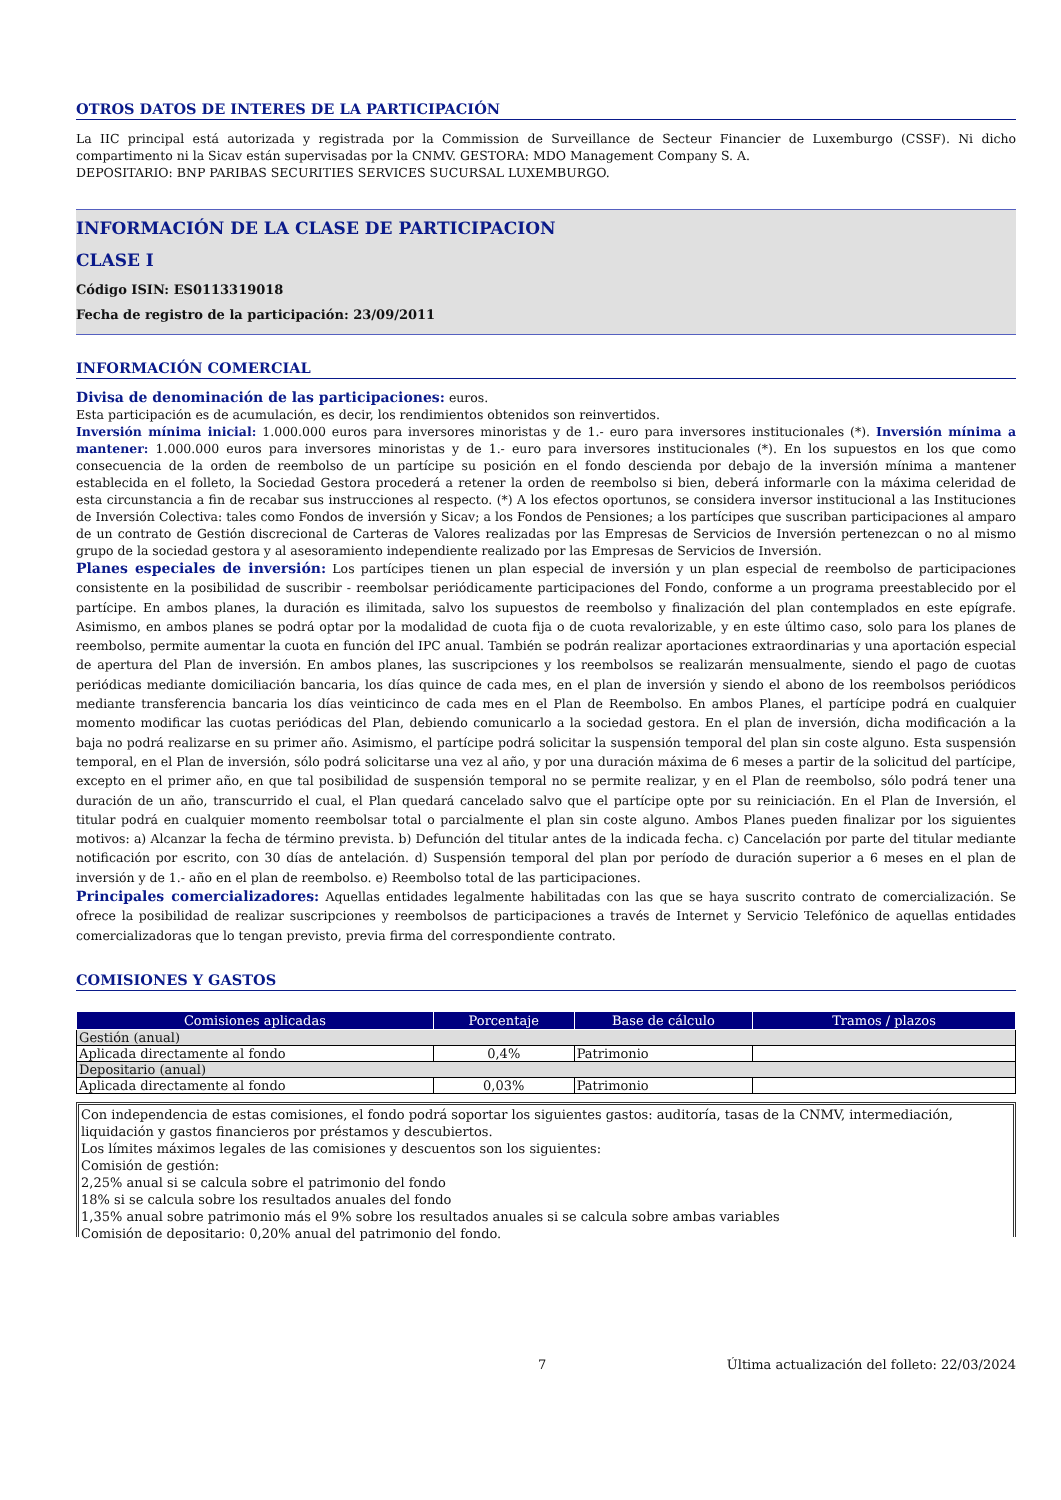OTROS DATOS DE INTERES DE LA PARTICIPACIÓN
La IIC principal está autorizada y registrada por la Commission de Surveillance de Secteur Financier de Luxemburgo (CSSF). Ni dicho compartimento ni la Sicav están supervisadas por la CNMV. GESTORA: MDO Management Company S. A.
DEPOSITARIO: BNP PARIBAS SECURITIES SERVICES SUCURSAL LUXEMBURGO.
INFORMACIÓN DE LA CLASE DE PARTICIPACION
CLASE I
Código ISIN: ES0113319018
Fecha de registro de la participación: 23/09/2011
INFORMACIÓN COMERCIAL
Divisa de denominación de las participaciones: euros.
Esta participación es de acumulación, es decir, los rendimientos obtenidos son reinvertidos.
Inversión mínima inicial: 1.000.000 euros para inversores minoristas y de 1.- euro para inversores institucionales (*). Inversión mínima a mantener: 1.000.000 euros para inversores minoristas y de 1.- euro para inversores institucionales (*). En los supuestos en los que como consecuencia de la orden de reembolso de un partícipe su posición en el fondo descienda por debajo de la inversión mínima a mantener establecida en el folleto, la Sociedad Gestora procederá a retener la orden de reembolso si bien, deberá informarle con la máxima celeridad de esta circunstancia a fin de recabar sus instrucciones al respecto. (*) A los efectos oportunos, se considera inversor institucional a las Instituciones de Inversión Colectiva: tales como Fondos de inversión y Sicav; a los Fondos de Pensiones; a los partícipes que suscriban participaciones al amparo de un contrato de Gestión discrecional de Carteras de Valores realizadas por las Empresas de Servicios de Inversión pertenezcan o no al mismo grupo de la sociedad gestora y al asesoramiento independiente realizado por las Empresas de Servicios de Inversión.
Planes especiales de inversión: Los partícipes tienen un plan especial de inversión y un plan especial de reembolso de participaciones consistente en la posibilidad de suscribir - reembolsar periódicamente participaciones del Fondo, conforme a un programa preestablecido por el partícipe. En ambos planes, la duración es ilimitada, salvo los supuestos de reembolso y finalización del plan contemplados en este epígrafe. Asimismo, en ambos planes se podrá optar por la modalidad de cuota fija o de cuota revalorizable, y en este último caso, solo para los planes de reembolso, permite aumentar la cuota en función del IPC anual. También se podrán realizar aportaciones extraordinarias y una aportación especial de apertura del Plan de inversión. En ambos planes, las suscripciones y los reembolsos se realizarán mensualmente, siendo el pago de cuotas periódicas mediante domiciliación bancaria, los días quince de cada mes, en el plan de inversión y siendo el abono de los reembolsos periódicos mediante transferencia bancaria los días veinticinco de cada mes en el Plan de Reembolso. En ambos Planes, el partícipe podrá en cualquier momento modificar las cuotas periódicas del Plan, debiendo comunicarlo a la sociedad gestora. En el plan de inversión, dicha modificación a la baja no podrá realizarse en su primer año. Asimismo, el partícipe podrá solicitar la suspensión temporal del plan sin coste alguno. Esta suspensión temporal, en el Plan de inversión, sólo podrá solicitarse una vez al año, y por una duración máxima de 6 meses a partir de la solicitud del partícipe, excepto en el primer año, en que tal posibilidad de suspensión temporal no se permite realizar, y en el Plan de reembolso, sólo podrá tener una duración de un año, transcurrido el cual, el Plan quedará cancelado salvo que el partícipe opte por su reiniciación. En el Plan de Inversión, el titular podrá en cualquier momento reembolsar total o parcialmente el plan sin coste alguno. Ambos Planes pueden finalizar por los siguientes motivos: a) Alcanzar la fecha de término prevista. b) Defunción del titular antes de la indicada fecha. c) Cancelación por parte del titular mediante notificación por escrito, con 30 días de antelación. d) Suspensión temporal del plan por período de duración superior a 6 meses en el plan de inversión y de 1.- año en el plan de reembolso. e) Reembolso total de las participaciones.
Principales comercializadores: Aquellas entidades legalmente habilitadas con las que se haya suscrito contrato de comercialización. Se ofrece la posibilidad de realizar suscripciones y reembolsos de participaciones a través de Internet y Servicio Telefónico de aquellas entidades comercializadoras que lo tengan previsto, previa firma del correspondiente contrato.
COMISIONES Y GASTOS
| Comisiones aplicadas | Porcentaje | Base de cálculo | Tramos / plazos |
| --- | --- | --- | --- |
| Gestión (anual) | | | |
| Aplicada directamente al fondo | 0,4% | Patrimonio | |
| Depositario (anual) | | | |
| Aplicada directamente al fondo | 0,03% | Patrimonio | |
Con independencia de estas comisiones, el fondo podrá soportar los siguientes gastos: auditoría, tasas de la CNMV, intermediación, liquidación y gastos financieros por préstamos y descubiertos.
Los límites máximos legales de las comisiones y descuentos son los siguientes:
Comisión de gestión:
2,25% anual si se calcula sobre el patrimonio del fondo
18% si se calcula sobre los resultados anuales del fondo
1,35% anual sobre patrimonio más el 9% sobre los resultados anuales si se calcula sobre ambas variables
Comisión de depositario: 0,20% anual del patrimonio del fondo.
7 Última actualización del folleto: 22/03/2024